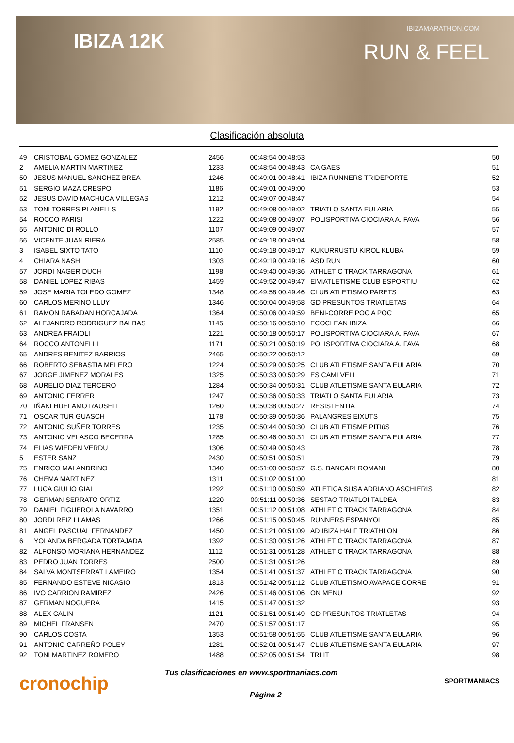IBIZA 12K
IBIZAMARATHON.COM
RUN & FEEL
Clasificación absoluta
| 49 | CRISTOBAL GOMEZ GONZALEZ | 2456 | 00:48:54 | 00:48:53 | | 50 |
| 2 | AMELIA MARTIN MARTINEZ | 1233 | 00:48:54 | 00:48:43 | CA GAES | 51 |
| 50 | JESUS MANUEL SANCHEZ BREA | 1246 | 00:49:01 | 00:48:41 | IBIZA RUNNERS TRIDEPORTE | 52 |
| 51 | SERGIO MAZA CRESPO | 1186 | 00:49:01 | 00:49:00 | | 53 |
| 52 | JESUS DAVID MACHUCA VILLEGAS | 1212 | 00:49:07 | 00:48:47 | | 54 |
| 53 | TONI TORRES PLANELLS | 1192 | 00:49:08 | 00:49:02 | TRIATLO SANTA EULARIA | 55 |
| 54 | ROCCO PARISI | 1222 | 00:49:08 | 00:49:07 | POLISPORTIVA CIOCIARA A. FAVA | 56 |
| 55 | ANTONIO DI ROLLO | 1107 | 00:49:09 | 00:49:07 | | 57 |
| 56 | VICENTE JUAN RIERA | 2585 | 00:49:18 | 00:49:04 | | 58 |
| 3 | ISABEL SIXTO TATO | 1110 | 00:49:18 | 00:49:17 | KUKURRUSTU KIROL KLUBA | 59 |
| 4 | CHIARA NASH | 1303 | 00:49:19 | 00:49:16 | ASD RUN | 60 |
| 57 | JORDI NAGER DUCH | 1198 | 00:49:40 | 00:49:36 | ATHLETIC TRACK TARRAGONA | 61 |
| 58 | DANIEL LOPEZ RIBAS | 1459 | 00:49:52 | 00:49:47 | EIVIATLETISME CLUB ESPORTIU | 62 |
| 59 | JOSE MARIA TOLEDO GOMEZ | 1348 | 00:49:58 | 00:49:46 | CLUB ATLETISMO PARETS | 63 |
| 60 | CARLOS MERINO LLUY | 1346 | 00:50:04 | 00:49:58 | GD PRESUNTOS TRIATLETAS | 64 |
| 61 | RAMON RABADAN HORCAJADA | 1364 | 00:50:06 | 00:49:59 | BENI-CORRE POC A POC | 65 |
| 62 | ALEJANDRO RODRIGUEZ BALBAS | 1145 | 00:50:16 | 00:50:10 | ECOCLEAN IBIZA | 66 |
| 63 | ANDREA FRAIOLI | 1221 | 00:50:18 | 00:50:17 | POLISPORTIVA CIOCIARA A. FAVA | 67 |
| 64 | ROCCO ANTONELLI | 1171 | 00:50:21 | 00:50:19 | POLISPORTIVA CIOCIARA A. FAVA | 68 |
| 65 | ANDRES BENITEZ BARRIOS | 2465 | 00:50:22 | 00:50:12 | | 69 |
| 66 | ROBERTO SEBASTIA MELERO | 1224 | 00:50:29 | 00:50:25 | CLUB ATLETISME SANTA EULARIA | 70 |
| 67 | JORGE JIMENEZ MORALES | 1325 | 00:50:33 | 00:50:29 | ES CAMI VELL | 71 |
| 68 | AURELIO DIAZ TERCERO | 1284 | 00:50:34 | 00:50:31 | CLUB ATLETISME SANTA EULARIA | 72 |
| 69 | ANTONIO FERRER | 1247 | 00:50:36 | 00:50:33 | TRIATLO SANTA EULARIA | 73 |
| 70 | IÑAKI HUELAMO RAUSELL | 1260 | 00:50:38 | 00:50:27 | RESISTENTIA | 74 |
| 71 | OSCAR TUR GUASCH | 1178 | 00:50:39 | 00:50:36 | PALANGRES EIXUTS | 75 |
| 72 | ANTONIO SUÑER TORRES | 1235 | 00:50:44 | 00:50:30 | CLUB ATLETISME PITIúS | 76 |
| 73 | ANTONIO VELASCO BECERRA | 1285 | 00:50:46 | 00:50:31 | CLUB ATLETISME SANTA EULARIA | 77 |
| 74 | ELIAS WIEDEN VERDU | 1306 | 00:50:49 | 00:50:43 | | 78 |
| 5 | ESTER SANZ | 2430 | 00:50:51 | 00:50:51 | | 79 |
| 75 | ENRICO MALANDRINO | 1340 | 00:51:00 | 00:50:57 | G.S. BANCARI ROMANI | 80 |
| 76 | CHEMA MARTINEZ | 1311 | 00:51:02 | 00:51:00 | | 81 |
| 77 | LUCA GIULIO GIAI | 1292 | 00:51:10 | 00:50:59 | ATLETICA SUSA ADRIANO ASCHIERIS | 82 |
| 78 | GERMAN SERRATO ORTIZ | 1220 | 00:51:11 | 00:50:36 | SESTAO TRIATLOI TALDEA | 83 |
| 79 | DANIEL FIGUEROLA NAVARRO | 1351 | 00:51:12 | 00:51:08 | ATHLETIC TRACK TARRAGONA | 84 |
| 80 | JORDI REIZ LLAMAS | 1266 | 00:51:15 | 00:50:45 | RUNNERS ESPANYOL | 85 |
| 81 | ANGEL PASCUAL FERNANDEZ | 1450 | 00:51:21 | 00:51:09 | AD IBIZA HALF TRIATHLON | 86 |
| 6 | YOLANDA BERGADA TORTAJADA | 1392 | 00:51:30 | 00:51:26 | ATHLETIC TRACK TARRAGONA | 87 |
| 82 | ALFONSO MORIANA HERNANDEZ | 1112 | 00:51:31 | 00:51:28 | ATHLETIC TRACK TARRAGONA | 88 |
| 83 | PEDRO JUAN TORRES | 2500 | 00:51:31 | 00:51:26 | | 89 |
| 84 | SALVA MONTSERRAT LAMEIRO | 1354 | 00:51:41 | 00:51:37 | ATHLETIC TRACK TARRAGONA | 90 |
| 85 | FERNANDO ESTEVE NICASIO | 1813 | 00:51:42 | 00:51:12 | CLUB ATLETISMO AVAPACE CORRE | 91 |
| 86 | IVO CARRION RAMIREZ | 2426 | 00:51:46 | 00:51:06 | ON MENU | 92 |
| 87 | GERMAN NOGUERA | 1415 | 00:51:47 | 00:51:32 | | 93 |
| 88 | ALEX CALIN | 1121 | 00:51:51 | 00:51:49 | GD PRESUNTOS TRIATLETAS | 94 |
| 89 | MICHEL FRANSEN | 2470 | 00:51:57 | 00:51:17 | | 95 |
| 90 | CARLOS COSTA | 1353 | 00:51:58 | 00:51:55 | CLUB ATLETISME SANTA EULARIA | 96 |
| 91 | ANTONIO CARREÑO POLEY | 1281 | 00:52:01 | 00:51:47 | CLUB ATLETISME SANTA EULARIA | 97 |
| 92 | TONI MARTINEZ ROMERO | 1488 | 00:52:05 | 00:51:54 | TRI IT | 98 |
cronochip
Tus clasificaciones en www.sportmaniacs.com
Página 2
SPORTMANIACS